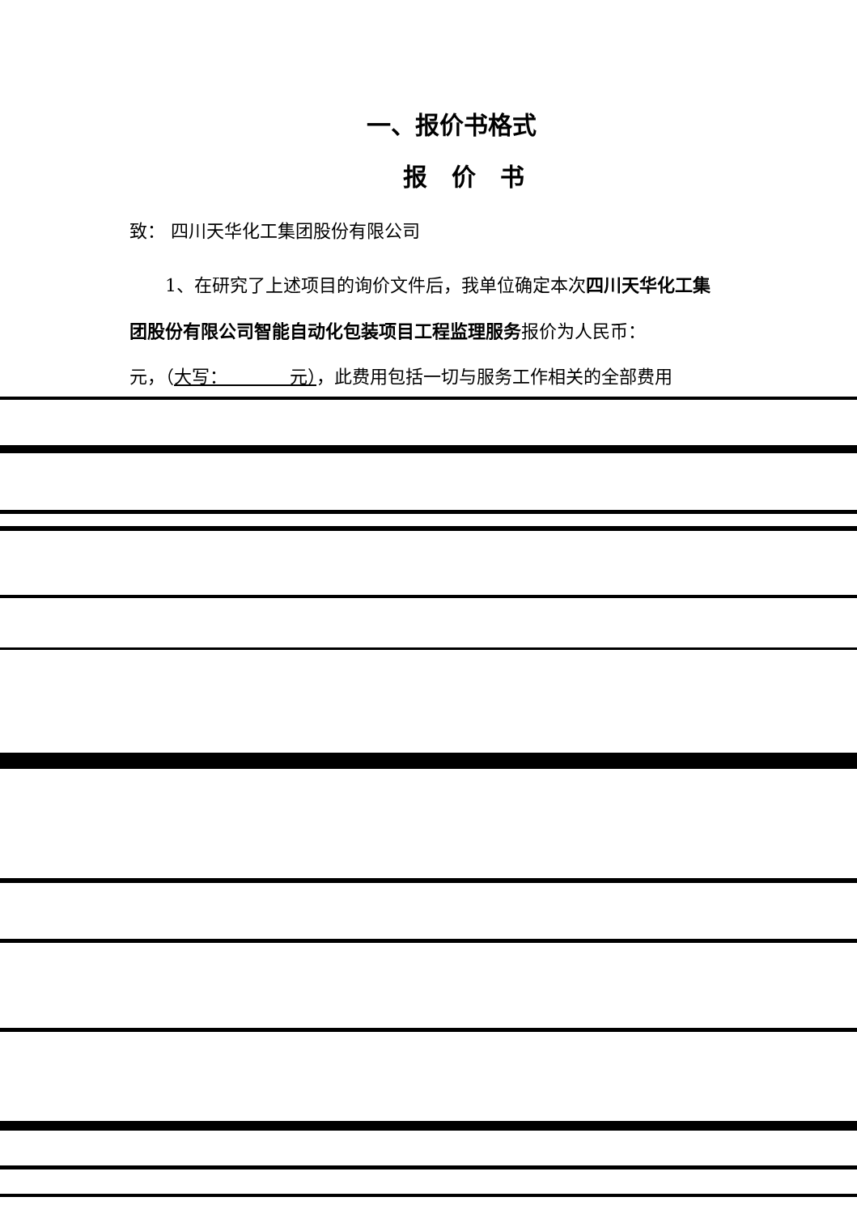一、报价书格式
报价书
致： 四川天华化工集团股份有限公司
1、在研究了上述项目的询价文件后，我单位确定本次四川天华化工集团股份有限公司智能自动化包装项目工程监理服务报价为人民币：　　　　　元，（大写：　　　　元），此费用包括一切与服务工作相关的全部费用